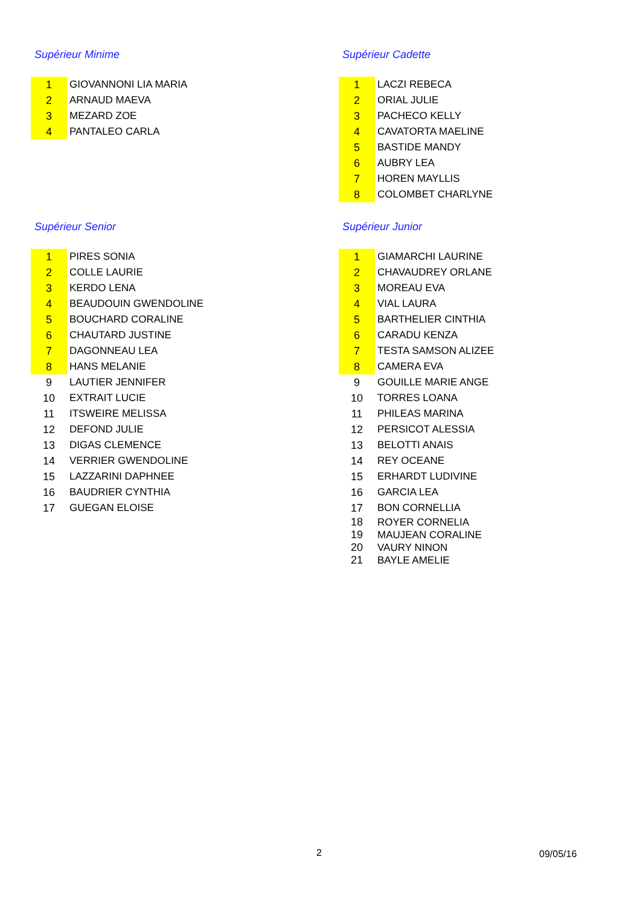Supérieur Minime
| 1 | GIOVANNONI LIA MARIA |
| 2 | ARNAUD MAEVA |
| 3 | MEZARD ZOE |
| 4 | PANTALEO CARLA |
Supérieur Cadette
| 1 | LACZI REBECA |
| 2 | ORIAL JULIE |
| 3 | PACHECO KELLY |
| 4 | CAVATORTA MAELINE |
| 5 | BASTIDE MANDY |
| 6 | AUBRY LEA |
| 7 | HOREN MAYLLIS |
| 8 | COLOMBET CHARLYNE |
Supérieur Senior
| 1 | PIRES SONIA |
| 2 | COLLE LAURIE |
| 3 | KERDO LENA |
| 4 | BEAUDOUIN GWENDOLINE |
| 5 | BOUCHARD CORALINE |
| 6 | CHAUTARD JUSTINE |
| 7 | DAGONNEAU LEA |
| 8 | HANS MELANIE |
| 9 | LAUTIER JENNIFER |
| 10 | EXTRAIT LUCIE |
| 11 | ITSWEIRE MELISSA |
| 12 | DEFOND JULIE |
| 13 | DIGAS CLEMENCE |
| 14 | VERRIER GWENDOLINE |
| 15 | LAZZARINI DAPHNEE |
| 16 | BAUDRIER CYNTHIA |
| 17 | GUEGAN ELOISE |
Supérieur Junior
| 1 | GIAMARCHI LAURINE |
| 2 | CHAVAUDREY ORLANE |
| 3 | MOREAU EVA |
| 4 | VIAL LAURA |
| 5 | BARTHELIER CINTHIA |
| 6 | CARADU KENZA |
| 7 | TESTA SAMSON ALIZEE |
| 8 | CAMERA EVA |
| 9 | GOUILLE MARIE ANGE |
| 10 | TORRES LOANA |
| 11 | PHILEAS MARINA |
| 12 | PERSICOT ALESSIA |
| 13 | BELOTTI ANAIS |
| 14 | REY OCEANE |
| 15 | ERHARDT LUDIVINE |
| 16 | GARCIA LEA |
| 17 | BON CORNELLIA |
| 18 | ROYER CORNELIA |
| 19 | MAUJEAN CORALINE |
| 20 | VAURY NINON |
| 21 | BAYLE AMELIE |
2 09/05/16